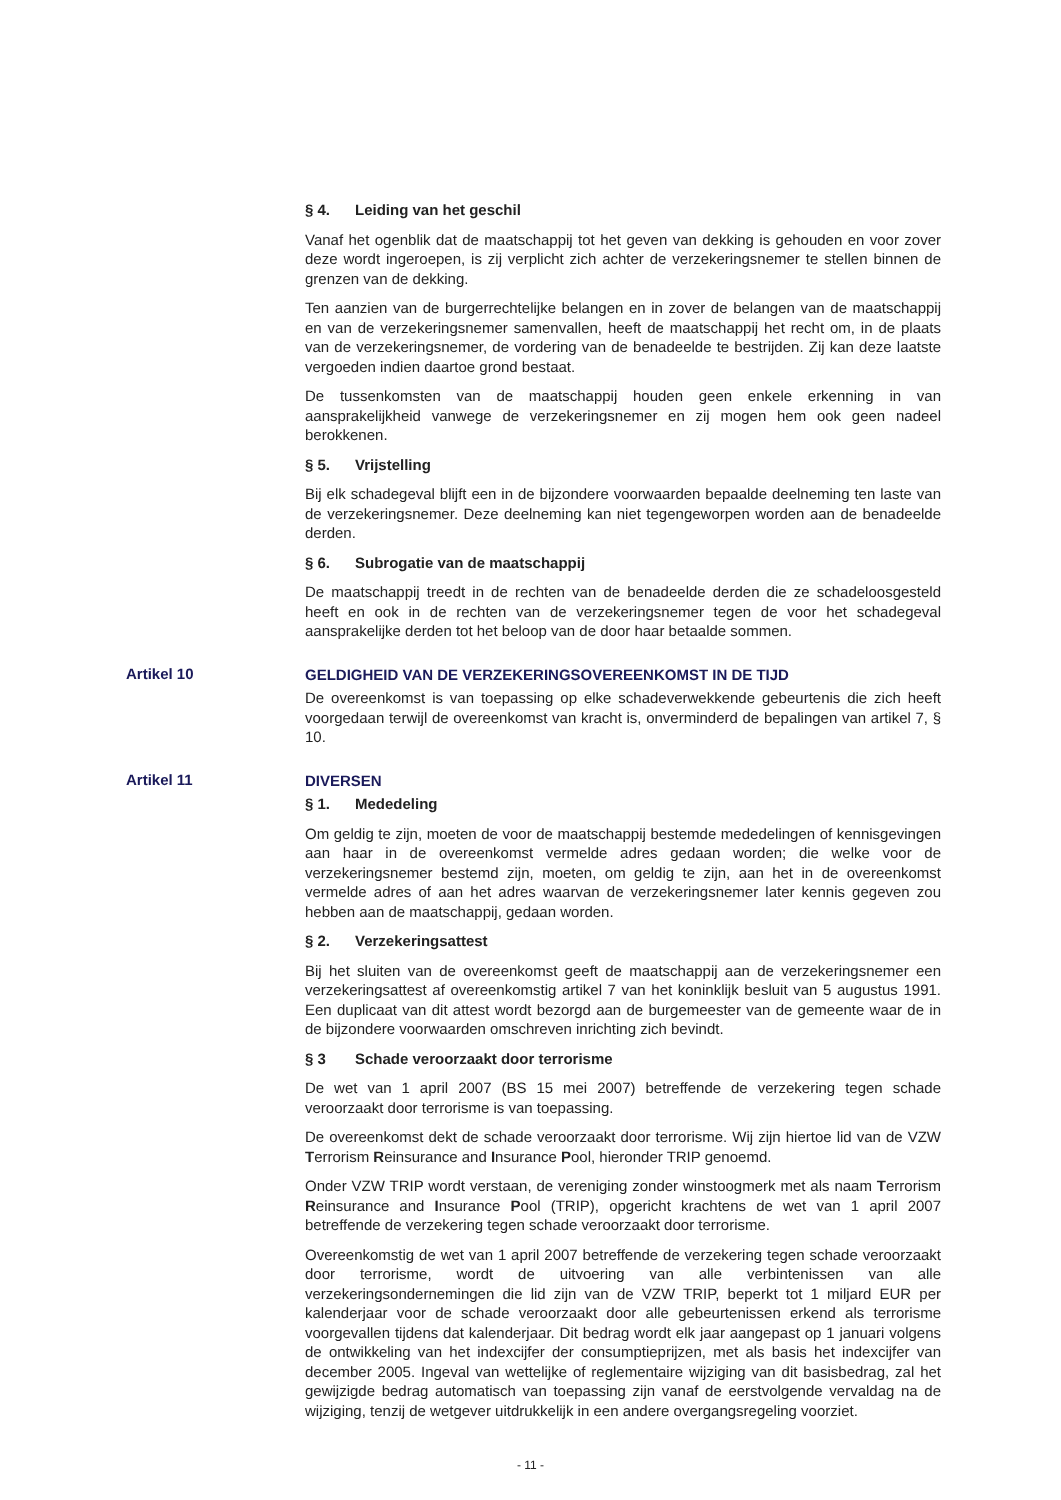§ 4. Leiding van het geschil
Vanaf het ogenblik dat de maatschappij tot het geven van dekking is gehouden en voor zover deze wordt ingeroepen, is zij verplicht zich achter de verzekeringsnemer te stellen binnen de grenzen van de dekking.
Ten aanzien van de burgerrechtelijke belangen en in zover de belangen van de maatschappij en van de verzekeringsnemer samenvallen, heeft de maatschappij het recht om, in de plaats van de verzekeringsnemer, de vordering van de benadeelde te bestrijden. Zij kan deze laatste vergoeden indien daartoe grond bestaat.
De tussenkomsten van de maatschappij houden geen enkele erkenning in van aansprakelijkheid vanwege de verzekeringsnemer en zij mogen hem ook geen nadeel berokkenen.
§ 5. Vrijstelling
Bij elk schadegeval blijft een in de bijzondere voorwaarden bepaalde deelneming ten laste van de verzekeringsnemer. Deze deelneming kan niet tegengeworpen worden aan de benadeelde derden.
§ 6. Subrogatie van de maatschappij
De maatschappij treedt in de rechten van de benadeelde derden die ze schadeloosgesteld heeft en ook in de rechten van de verzekeringsnemer tegen de voor het schadegeval aansprakelijke derden tot het beloop van de door haar betaalde sommen.
Artikel 10
GELDIGHEID VAN DE VERZEKERINGSOVEREENKOMST IN DE TIJD
De overeenkomst is van toepassing op elke schadeverwekkende gebeurtenis die zich heeft voorgedaan terwijl de overeenkomst van kracht is, onverminderd de bepalingen van artikel 7, § 10.
Artikel 11
DIVERSEN
§ 1. Mededeling
Om geldig te zijn, moeten de voor de maatschappij bestemde mededelingen of kennisgevingen aan haar in de overeenkomst vermelde adres gedaan worden; die welke voor de verzekeringsnemer bestemd zijn, moeten, om geldig te zijn, aan het in de overeenkomst vermelde adres of aan het adres waarvan de verzekeringsnemer later kennis gegeven zou hebben aan de maatschappij, gedaan worden.
§ 2. Verzekeringsattest
Bij het sluiten van de overeenkomst geeft de maatschappij aan de verzekeringsnemer een verzekeringsattest af overeenkomstig artikel 7 van het koninklijk besluit van 5 augustus 1991. Een duplicaat van dit attest wordt bezorgd aan de burgemeester van de gemeente waar de in de bijzondere voorwaarden omschreven inrichting zich bevindt.
§ 3 Schade veroorzaakt door terrorisme
De wet van 1 april 2007 (BS 15 mei 2007) betreffende de verzekering tegen schade veroorzaakt door terrorisme is van toepassing.
De overeenkomst dekt de schade veroorzaakt door terrorisme. Wij zijn hiertoe lid van de VZW Terrorism Reinsurance and Insurance Pool, hieronder TRIP genoemd.
Onder VZW TRIP wordt verstaan, de vereniging zonder winstoogmerk met als naam Terrorism Reinsurance and Insurance Pool (TRIP), opgericht krachtens de wet van 1 april 2007 betreffende de verzekering tegen schade veroorzaakt door terrorisme.
Overeenkomstig de wet van 1 april 2007 betreffende de verzekering tegen schade veroorzaakt door terrorisme, wordt de uitvoering van alle verbintenissen van alle verzekeringsondernemingen die lid zijn van de VZW TRIP, beperkt tot 1 miljard EUR per kalenderjaar voor de schade veroorzaakt door alle gebeurtenissen erkend als terrorisme voorgevallen tijdens dat kalenderjaar. Dit bedrag wordt elk jaar aangepast op 1 januari volgens de ontwikkeling van het indexcijfer der consumptieprijzen, met als basis het indexcijfer van december 2005. Ingeval van wettelijke of reglementaire wijziging van dit basisbedrag, zal het gewijzigde bedrag automatisch van toepassing zijn vanaf de eerstvolgende vervaldag na de wijziging, tenzij de wetgever uitdrukkelijk in een andere overgangsregeling voorziet.
- 11 -